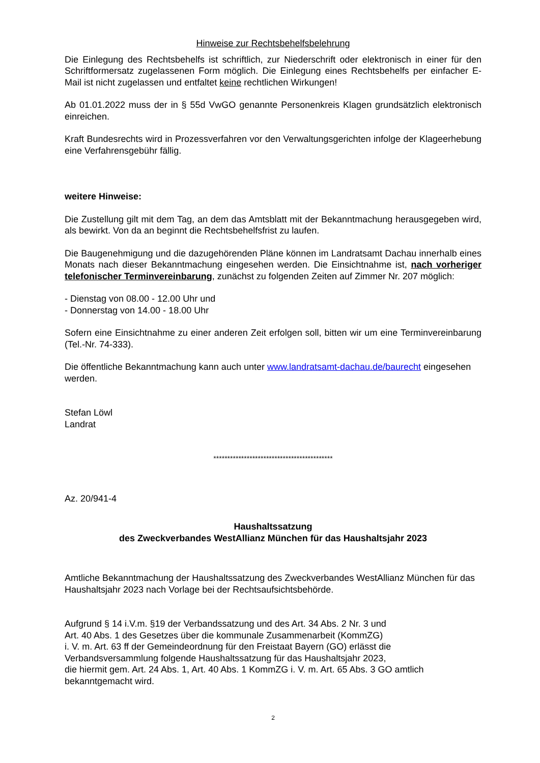Hinweise zur Rechtsbehelfsbelehrung
Die Einlegung des Rechtsbehelfs ist schriftlich, zur Niederschrift oder elektronisch in einer für den Schriftformersatz zugelassenen Form möglich. Die Einlegung eines Rechtsbehelfs per einfacher E-Mail ist nicht zugelassen und entfaltet keine rechtlichen Wirkungen!
Ab 01.01.2022 muss der in § 55d VwGO genannte Personenkreis Klagen grundsätzlich elektronisch einreichen.
Kraft Bundesrechts wird in Prozessverfahren vor den Verwaltungsgerichten infolge der Klageerhebung eine Verfahrensgebühr fällig.
weitere Hinweise:
Die Zustellung gilt mit dem Tag, an dem das Amtsblatt mit der Bekanntmachung herausgegeben wird, als bewirkt. Von da an beginnt die Rechtsbehelfsfrist zu laufen.
Die Baugenehmigung und die dazugehörenden Pläne können im Landratsamt Dachau innerhalb eines Monats nach dieser Bekanntmachung eingesehen werden. Die Einsichtnahme ist, nach vorheriger telefonischer Terminvereinbarung, zunächst zu folgenden Zeiten auf Zimmer Nr. 207 möglich:
- Dienstag von 08.00 - 12.00 Uhr und
- Donnerstag von 14.00 - 18.00 Uhr
Sofern eine Einsichtnahme zu einer anderen Zeit erfolgen soll, bitten wir um eine Terminvereinbarung (Tel.-Nr. 74-333).
Die öffentliche Bekanntmachung kann auch unter www.landratsamt-dachau.de/baurecht eingesehen werden.
Stefan Löwl
Landrat
*******************************************
Az. 20/941-4
Haushaltssatzung
des Zweckverbandes WestAllianz München für das Haushaltsjahr 2023
Amtliche Bekanntmachung der Haushaltssatzung des Zweckverbandes WestAllianz München für das Haushaltsjahr 2023 nach Vorlage bei der Rechtsaufsichtsbehörde.
Aufgrund § 14 i.V.m. §19 der Verbandssatzung und des Art. 34 Abs. 2 Nr. 3 und
Art. 40 Abs. 1 des Gesetzes über die kommunale Zusammenarbeit (KommZG)
i. V. m. Art. 63 ff der Gemeindeordnung für den Freistaat Bayern (GO) erlässt die
Verbandsversammlung folgende Haushaltssatzung für das Haushaltsjahr 2023,
die hiermit gem. Art. 24 Abs. 1, Art. 40 Abs. 1 KommZG i. V. m. Art. 65 Abs. 3 GO amtlich bekanntgemacht wird.
2